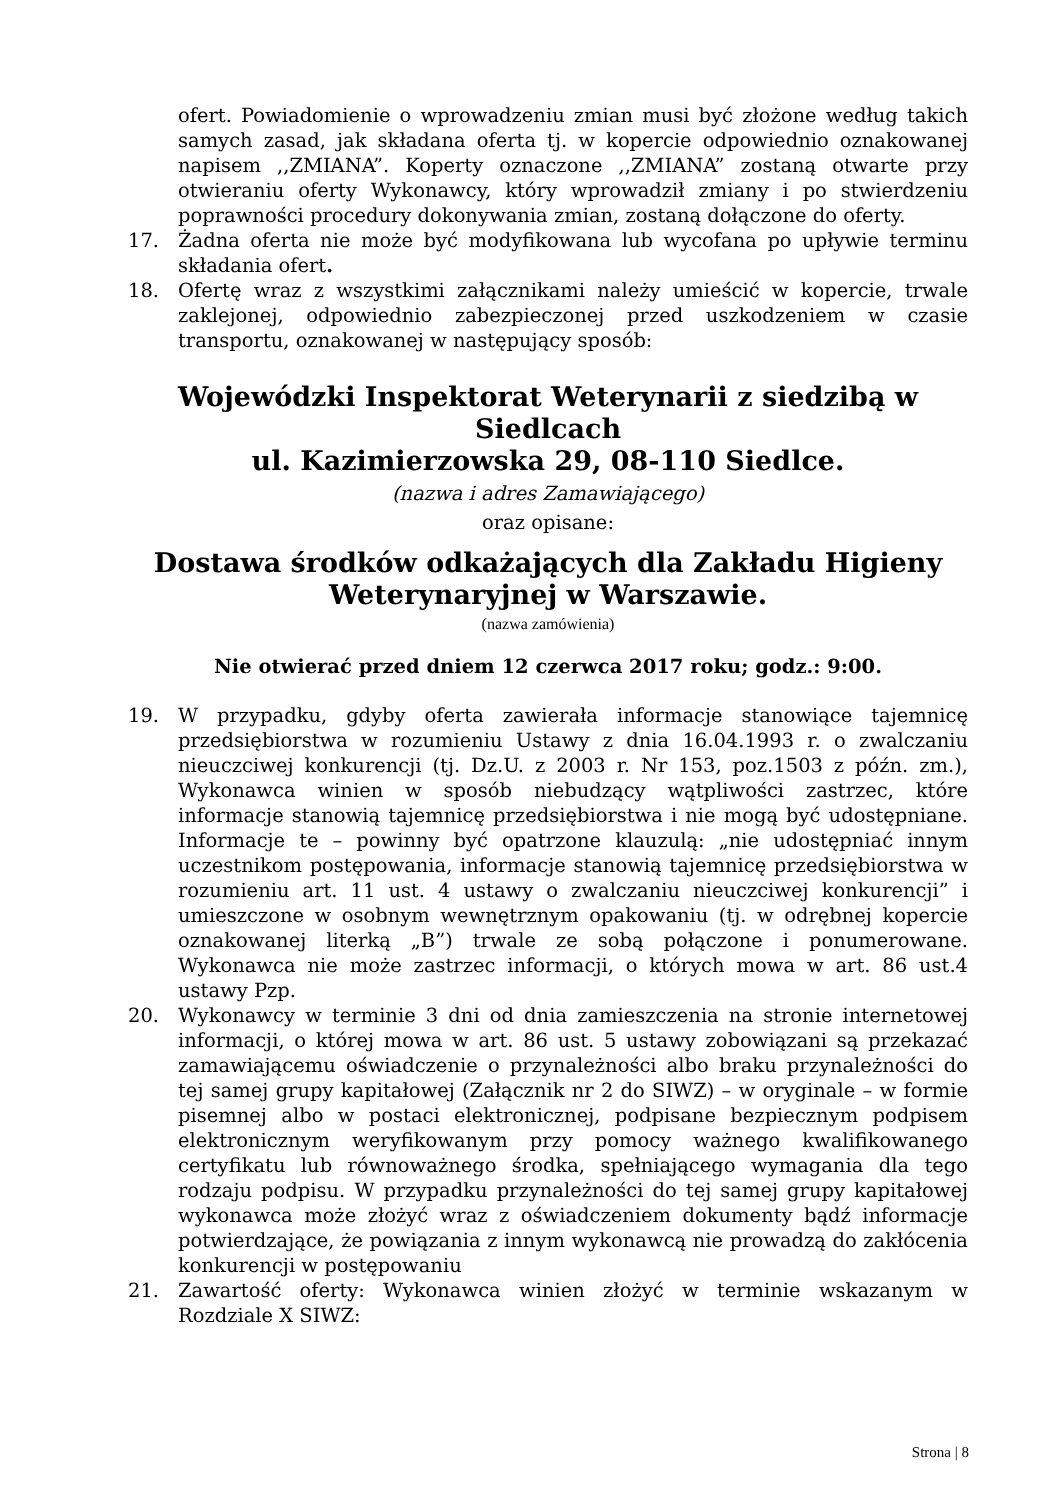ofert. Powiadomienie o wprowadzeniu zmian musi być złożone według takich samych zasad, jak składana oferta tj. w kopercie odpowiednio oznakowanej napisem ,,ZMIANA”. Koperty oznaczone ,,ZMIANA” zostaną otwarte przy otwieraniu oferty Wykonawcy, który wprowadził zmiany i po stwierdzeniu poprawności procedury dokonywania zmian, zostaną dołączone do oferty.
17. Żadna oferta nie może być modyfikowana lub wycofana po upływie terminu składania ofert.
18. Ofertę wraz z wszystkimi załącznikami należy umieścić w kopercie, trwale zaklejonej, odpowiednio zabezpieczonej przed uszkodzeniem w czasie transportu, oznakowanej w następujący sposób:
Wojewódzki Inspektorat Weterynarii z siedzibą w Siedlcach
ul. Kazimierzowska 29, 08-110 Siedlce.
(nazwa i adres Zamawiającego)
oraz opisane:
Dostawa środków odkażających dla Zakładu Higieny Weterynaryjnej w Warszawie.
(nazwa zamówienia)
Nie otwierać przed dniem 12 czerwca 2017 roku; godz.: 9:00.
19. W przypadku, gdyby oferta zawierała informacje stanowiące tajemnicę przedsiębiorstwa w rozumieniu Ustawy z dnia 16.04.1993 r. o zwalczaniu nieuczciwej konkurencji (tj. Dz.U. z 2003 r. Nr 153, poz.1503 z późn. zm.), Wykonawca winien w sposób niebudzący wątpliwości zastrzec, które informacje stanowią tajemnicę przedsiębiorstwa i nie mogą być udostępniane. Informacje te – powinny być opatrzone klauzulą: „nie udostępniać innym uczestnikom postępowania, informacje stanowią tajemnicę przedsiębiorstwa w rozumieniu art. 11 ust. 4 ustawy o zwalczaniu nieuczciwej konkurencji” i umieszczone w osobnym wewnętrznym opakowaniu (tj. w odrębnej kopercie oznakowanej literką „B”) trwale ze sobą połączone i ponumerowane. Wykonawca nie może zastrzec informacji, o których mowa w art. 86 ust.4 ustawy Pzp.
20. Wykonawcy w terminie 3 dni od dnia zamieszczenia na stronie internetowej informacji, o której mowa w art. 86 ust. 5 ustawy zobowiązani są przekazać zamawiającemu oświadczenie o przynależności albo braku przynależności do tej samej grupy kapitałowej (Załącznik nr 2 do SIWZ) – w oryginale – w formie pisemnej albo w postaci elektronicznej, podpisane bezpiecznym podpisem elektronicznym weryfikowanym przy pomocy ważnego kwalifikowanego certyfikatu lub równoważnego środka, spełniającego wymagania dla tego rodzaju podpisu. W przypadku przynależności do tej samej grupy kapitałowej wykonawca może złożyć wraz z oświadczeniem dokumenty bądź informacje potwierdzające, że powiązania z innym wykonawcą nie prowadzą do zakłócenia konkurencji w postępowaniu
21. Zawartość oferty: Wykonawca winien złożyć w terminie wskazanym w Rozdziale X SIWZ:
Strona | 8